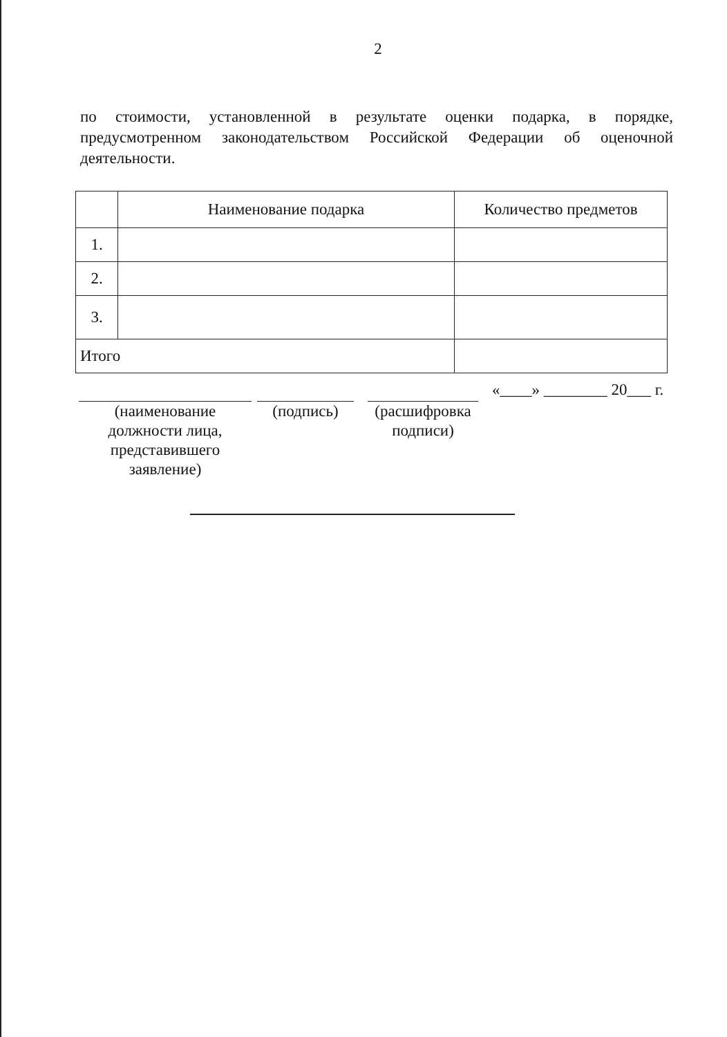2
по стоимости, установленной в результате оценки подарка, в порядке, предусмотренном законодательством Российской Федерации об оценочной деятельности.
| | Наименование подарка | Количество предметов |
| --- | --- | --- |
| 1. | | |
| 2. | | |
| 3. | | |
| Итого | | |
(наименование
должности лица,
представившего
заявление)
(подпись) (расшифровка
подписи)
«____» ________ 20___ г.